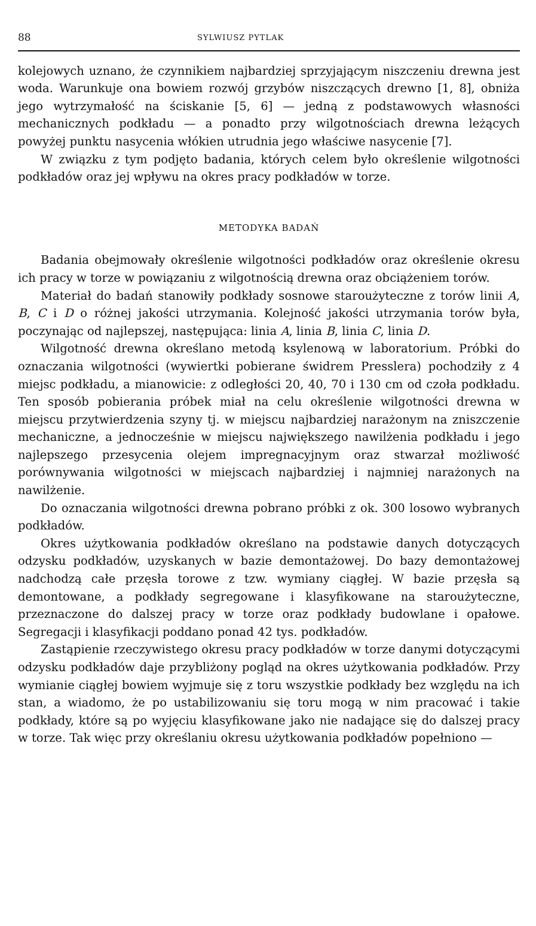88 SYLWIUSZ PYTLAK
kolejowych uznano, że czynnikiem najbardziej sprzyjającym niszczeniu drewna jest woda. Warunkuje ona bowiem rozwój grzybów niszczących drewno [1, 8], obniża jego wytrzymałość na ściskanie [5, 6] — jedną z podstawowych własności mechanicznych podkładu — a ponadto przy wilgotnościach drewna leżących powyżej punktu nasycenia włókien utrudnia jego właściwe nasycenie [7].
W związku z tym podjęto badania, których celem było określenie wilgotności podkładów oraz jej wpływu na okres pracy podkładów w torze.
METODYKA BADAŃ
Badania obejmowały określenie wilgotności podkładów oraz określenie okresu ich pracy w torze w powiązaniu z wilgotnością drewna oraz obciążeniem torów.
Materiał do badań stanowiły podkłady sosnowe staroużyteczne z torów linii A, B, C i D o różnej jakości utrzymania. Kolejność jakości utrzymania torów była, poczynając od najlepszej, następująca: linia A, linia B, linia C, linia D.
Wilgotność drewna określano metodą ksylenową w laboratorium. Próbki do oznaczania wilgotności (wywiertki pobierane świdrem Presslera) pochodziły z 4 miejsc podkładu, a mianowicie: z odległości 20, 40, 70 i 130 cm od czoła podkładu. Ten sposób pobierania próbek miał na celu określenie wilgotności drewna w miejscu przytwierdzenia szyny tj. w miejscu najbardziej narażonym na zniszczenie mechaniczne, a jednocześnie w miejscu największego nawilżenia podkładu i jego najlepszego przesycenia olejem impregnacyjnym oraz stwarzał możliwość porównywania wilgotności w miejscach najbardziej i najmniej narażonych na nawilżenie.
Do oznaczania wilgotności drewna pobrano próbki z ok. 300 losowo wybranych podkładów.
Okres użytkowania podkładów określano na podstawie danych dotyczących odzysku podkładów, uzyskanych w bazie demontażowej. Do bazy demontażowej nadchodzą całe przęsła torowe z tzw. wymiany ciągłej. W bazie przęsła są demontowane, a podkłady segregowane i klasyfikowane na staroużyteczne, przeznaczone do dalszej pracy w torze oraz podkłady budowlane i opałowe. Segregacji i klasyfikacji poddano ponad 42 tys. podkładów.
Zastąpienie rzeczywistego okresu pracy podkładów w torze danymi dotyczącymi odzysku podkładów daje przybliżony pogląd na okres użytkowania podkładów. Przy wymianie ciągłej bowiem wyjmuje się z toru wszystkie podkłady bez względu na ich stan, a wiadomo, że po ustabilizowaniu się toru mogą w nim pracować i takie podkłady, które są po wyjęciu klasyfikowane jako nie nadające się do dalszej pracy w torze. Tak więc przy określaniu okresu użytkowania podkładów popełniono —